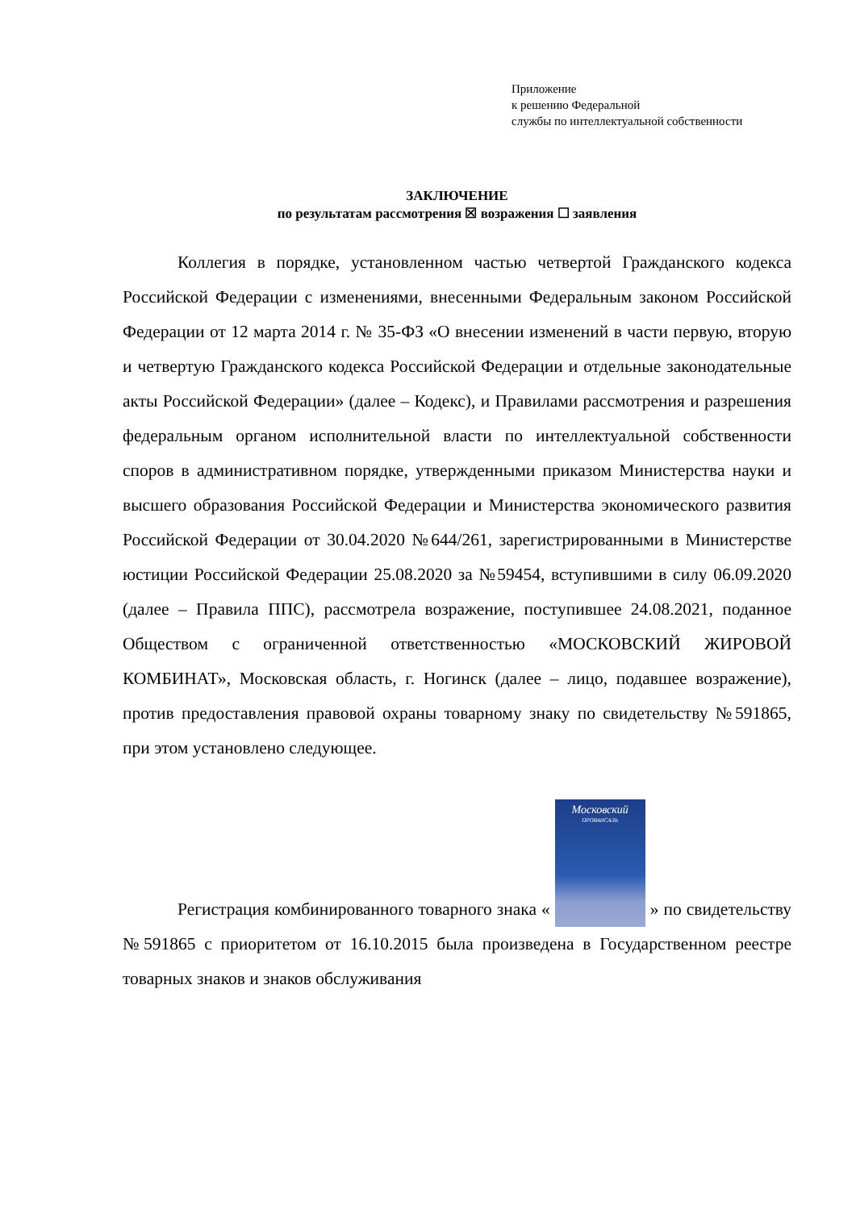Приложение
к решению Федеральной
службы по интеллектуальной собственности
ЗАКЛЮЧЕНИЕ
по результатам рассмотрения ☒ возражения ☐ заявления
Коллегия в порядке, установленном частью четвертой Гражданского кодекса Российской Федерации с изменениями, внесенными Федеральным законом Российской Федерации от 12 марта 2014 г. № 35-ФЗ «О внесении изменений в части первую, вторую и четвертую Гражданского кодекса Российской Федерации и отдельные законодательные акты Российской Федерации» (далее – Кодекс), и Правилами рассмотрения и разрешения федеральным органом исполнительной власти по интеллектуальной собственности споров в административном порядке, утвержденными приказом Министерства науки и высшего образования Российской Федерации и Министерства экономического развития Российской Федерации от 30.04.2020 №644/261, зарегистрированными в Министерстве юстиции Российской Федерации 25.08.2020 за №59454, вступившими в силу 06.09.2020 (далее – Правила ППС), рассмотрела возражение, поступившее 24.08.2021, поданное Обществом с ограниченной ответственностью «МОСКОВСКИЙ ЖИРОВОЙ КОМБИНАТ», Московская область, г. Ногинск (далее – лицо, подавшее возражение), против предоставления правовой охраны товарному знаку по свидетельству №591865, при этом установлено следующее.
Регистрация комбинированного товарного знака « Московский ПРОВАНСАЛЬ » по свидетельству №591865 с приоритетом от 16.10.2015 была произведена в Государственном реестре товарных знаков и знаков обслуживания